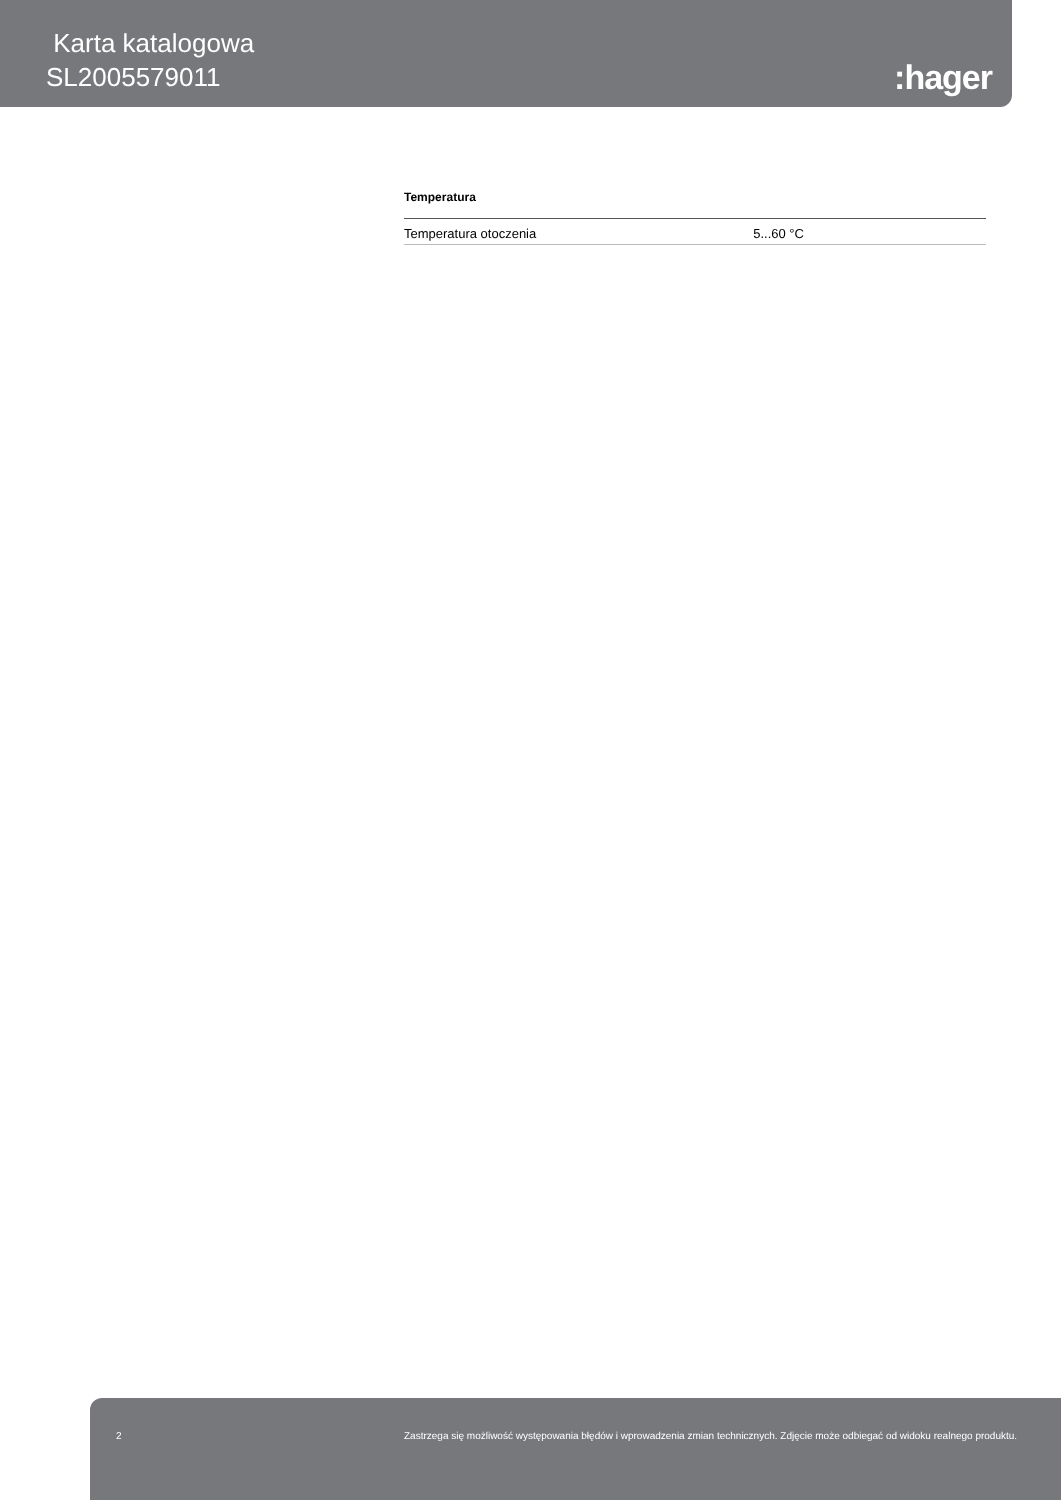Karta katalogowa
SL2005579011
:hager
Temperatura
| Temperatura otoczenia | 5...60 °C |
2 Zastrzega się możliwość występowania błędów i wprowadzenia zmian technicznych. Zdjęcie może odbiegać od widoku realnego produktu.